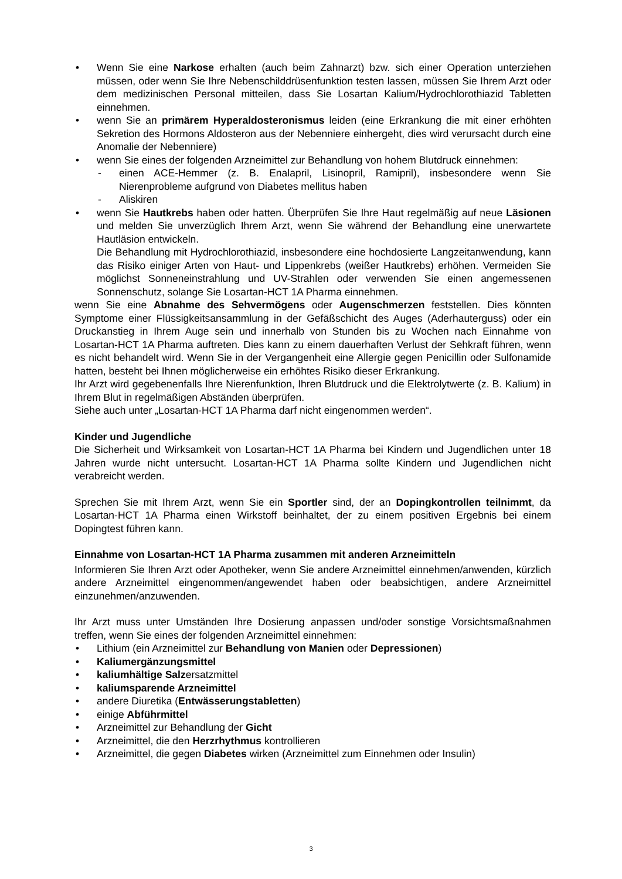• Wenn Sie eine Narkose erhalten (auch beim Zahnarzt) bzw. sich einer Operation unterziehen müssen, oder wenn Sie Ihre Nebenschilddrüsenfunktion testen lassen, müssen Sie Ihrem Arzt oder dem medizinischen Personal mitteilen, dass Sie Losartan Kalium/Hydrochlorothiazid Tabletten einnehmen.
• wenn Sie an primärem Hyperaldosteronismus leiden (eine Erkrankung die mit einer erhöhten Sekretion des Hormons Aldosteron aus der Nebenniere einhergeht, dies wird verursacht durch eine Anomalie der Nebenniere)
• wenn Sie eines der folgenden Arzneimittel zur Behandlung von hohem Blutdruck einnehmen:
- einen ACE-Hemmer (z. B. Enalapril, Lisinopril, Ramipril), insbesondere wenn Sie Nierenprobleme aufgrund von Diabetes mellitus haben
- Aliskiren
• wenn Sie Hautkrebs haben oder hatten. Überprüfen Sie Ihre Haut regelmäßig auf neue Läsionen und melden Sie unverzüglich Ihrem Arzt, wenn Sie während der Behandlung eine unerwartete Hautläsion entwickeln.
Die Behandlung mit Hydrochlorothiazid, insbesondere eine hochdosierte Langzeitanwendung, kann das Risiko einiger Arten von Haut- und Lippenkrebs (weißer Hautkrebs) erhöhen. Vermeiden Sie möglichst Sonneneinstrahlung und UV-Strahlen oder verwenden Sie einen angemessenen Sonnenschutz, solange Sie Losartan-HCT 1A Pharma einnehmen.
wenn Sie eine Abnahme des Sehvermögens oder Augenschmerzen feststellen. Dies könnten Symptome einer Flüssigkeitsansammlung in der Gefäßschicht des Auges (Aderhauterguss) oder ein Druckanstieg in Ihrem Auge sein und innerhalb von Stunden bis zu Wochen nach Einnahme von Losartan-HCT 1A Pharma auftreten. Dies kann zu einem dauerhaften Verlust der Sehkraft führen, wenn es nicht behandelt wird. Wenn Sie in der Vergangenheit eine Allergie gegen Penicillin oder Sulfonamide hatten, besteht bei Ihnen möglicherweise ein erhöhtes Risiko dieser Erkrankung.
Ihr Arzt wird gegebenenfalls Ihre Nierenfunktion, Ihren Blutdruck und die Elektrolytwerte (z. B. Kalium) in Ihrem Blut in regelmäßigen Abständen überprüfen.
Siehe auch unter „Losartan-HCT 1A Pharma darf nicht eingenommen werden“.
Kinder und Jugendliche
Die Sicherheit und Wirksamkeit von Losartan-HCT 1A Pharma bei Kindern und Jugendlichen unter 18 Jahren wurde nicht untersucht. Losartan-HCT 1A Pharma sollte Kindern und Jugendlichen nicht verabreicht werden.
Sprechen Sie mit Ihrem Arzt, wenn Sie ein Sportler sind, der an Dopingkontrollen teilnimmt, da Losartan-HCT 1A Pharma einen Wirkstoff beinhaltet, der zu einem positiven Ergebnis bei einem Dopingtest führen kann.
Einnahme von Losartan-HCT 1A Pharma zusammen mit anderen Arzneimitteln
Informieren Sie Ihren Arzt oder Apotheker, wenn Sie andere Arzneimittel einnehmen/anwenden, kürzlich andere Arzneimittel eingenommen/angewendet haben oder beabsichtigen, andere Arzneimittel einzunehmen/anzuwenden.
Ihr Arzt muss unter Umständen Ihre Dosierung anpassen und/oder sonstige Vorsichtsmaßnahmen treffen, wenn Sie eines der folgenden Arzneimittel einnehmen:
• Lithium (ein Arzneimittel zur Behandlung von Manien oder Depressionen)
• Kaliumergänzungsmittel
• kaliumhältige Salzersatzmittel
• kaliumsparende Arzneimittel
• andere Diuretika (Entwässerungstabletten)
• einige Abführmittel
• Arzneimittel zur Behandlung der Gicht
• Arzneimittel, die den Herzrhythmus kontrollieren
• Arzneimittel, die gegen Diabetes wirken (Arzneimittel zum Einnehmen oder Insulin)
3